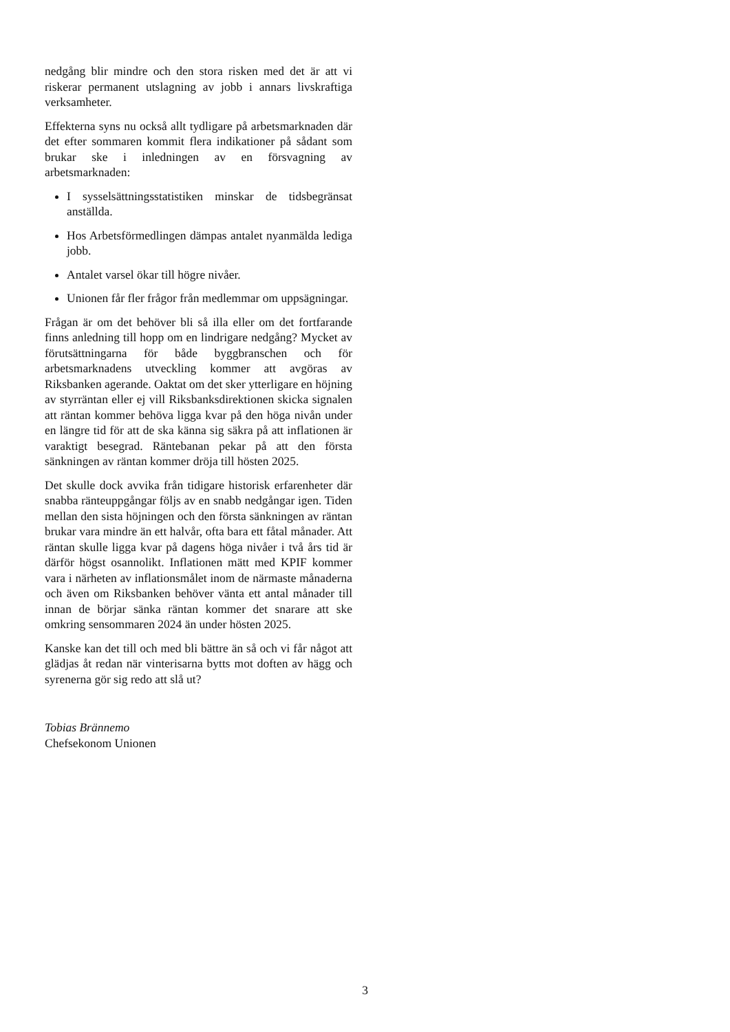nedgång blir mindre och den stora risken med det är att vi riskerar permanent utslagning av jobb i annars livskraftiga verksamheter.
Effekterna syns nu också allt tydligare på arbetsmarknaden där det efter sommaren kommit flera indikationer på sådant som brukar ske i inledningen av en försvagning av arbetsmarknaden:
I sysselsättningsstatistiken minskar de tidsbegränsat anställda.
Hos Arbetsförmedlingen dämpas antalet nyanmälda lediga jobb.
Antalet varsel ökar till högre nivåer.
Unionen får fler frågor från medlemmar om uppsägningar.
Frågan är om det behöver bli så illa eller om det fortfarande finns anledning till hopp om en lindrigare nedgång? Mycket av förutsättningarna för både byggbranschen och för arbetsmarknadens utveckling kommer att avgöras av Riksbanken agerande. Oaktat om det sker ytterligare en höjning av styrräntan eller ej vill Riksbanksdirektionen skicka signalen att räntan kommer behöva ligga kvar på den höga nivån under en längre tid för att de ska känna sig säkra på att inflationen är varaktigt besegrad. Räntebanan pekar på att den första sänkningen av räntan kommer dröja till hösten 2025.
Det skulle dock avvika från tidigare historisk erfarenheter där snabba ränteuppgångar följs av en snabb nedgångar igen. Tiden mellan den sista höjningen och den första sänkningen av räntan brukar vara mindre än ett halvår, ofta bara ett fåtal månader. Att räntan skulle ligga kvar på dagens höga nivåer i två års tid är därför högst osannolikt. Inflationen mätt med KPIF kommer vara i närheten av inflationsmålet inom de närmaste månaderna och även om Riksbanken behöver vänta ett antal månader till innan de börjar sänka räntan kommer det snarare att ske omkring sensommaren 2024 än under hösten 2025.
Kanske kan det till och med bli bättre än så och vi får något att glädjas åt redan när vinterisarna bytts mot doften av hägg och syrenerna gör sig redo att slå ut?
Tobias Brännemo
Chefsekonom Unionen
3